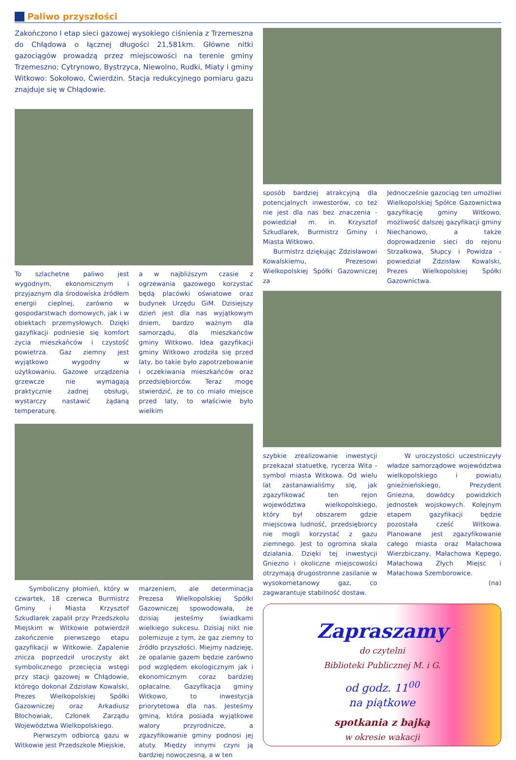Paliwo przyszłości
Zakończono I etap sieci gazowej wysokiego ciśnienia z Trzemeszna do Chłądowa o łącznej długości 21,581km. Główne nitki gazociągów prowadzą przez miejscowości na terenie gminy Trzemeszno: Cytrynowo, Bystrzyca, Niewolno, Rudki, Miaty i gminy Witkowo: Sokołowo, Ćwierdzin. Stacja redukcyjnego pomiaru gazu znajduje się w Chłądowie.
To szlachetne paliwo jest wygodnym, ekonomicznym i przyjaznym dla środowiska źródłem energii cieplnej, zarówno w gospodarstwach domowych, jak i w obiektach przemysłowych. Dzięki gazyfikacji podniesie się komfort życia mieszkańców i czystość powietrza. Gaz ziemny jest wyjątkowo wygodny w użytkowaniu. Gazowe urządzenia grzewcze nie wymagają praktycznie żadnej obsługi, wystarczy nastawić żądaną temperaturę.
a w najbliższym czasie z ogrzewania gazowego korzystać będą placówki oświatowe oraz budynek Urzędu GiM. Dzisiejszy dzień jest dla nas wyjątkowym dniem, bardzo ważnym dla samorządu, dla mieszkańców gminy Witkowo. Idea gazyfikacji gminy Witkowo zrodziła się przed laty, bo takie było zapotrzebowanie i oczekiwania mieszkańców oraz przedsiębiorców. Teraz mogę stwierdzić, że to co miało miejsce przed laty, to właściwie było wielkim
Symboliczny płomień, który w czwartek, 18 czerwca Burmistrz Gminy i Miasta Krzysztof Szkudlarek zapalił przy Przedszkolu Miejskim w Witkowie potwierdził zakończenie pierwszego etapu gazyfikacji w Witkowie. Zapalenie znicza poprzedził uroczysty akt symbolicznego przecięcia wstęgi przy stacji gazowej w Chłądowie, którego dokonał Zdzisław Kowalski, Prezes Wielkopolskiej Spółki Gazowniczej oraz Arkadiusz Błochowiak, Członek Zarządu Województwa Wielkopolskiego.
Pierwszym odbiorcą gazu w Witkowie jest Przedszkole Miejskie,
marzeniem, ale determinacja Prezesa Wielkopolskiej Spółki Gazowniczej spowodowała, że dzisiaj jesteśmy świadkami wielkiego sukcesu. Dzisiaj nikt nie polemizuje z tym, że gaz ziemny to źródło przyszłości. Miejmy nadzieję, że opalanie gazem będzie zarówno pod względem ekologicznym jak i ekonomicznym coraz bardziej opłacalne. Gazyfikacja gminy Witkowo, to inwestycja priorytetowa dla nas. Jesteśmy gminą, która posiada wyjątkowe walory przyrodnicze, a zgazyfikowanie gminy podnosi jej atuty. Między innymi czyni ją bardziej nowoczesną, a w ten
sposób bardziej atrakcyjną dla potencjalnych inwestorów, co też nie jest dla nas bez znaczenia - powiedział m. in. Krzysztof Szkudlarek, Burmistrz Gminy i Miasta Witkowo.
Burmistrz dziękując Zdzisławowi Kowalskiemu, Prezesowi Wielkopolskiej Spółki Gazowniczej za
Jednocześnie gazociąg ten umożliwi Wielkopolskiej Spółce Gazownictwa gazyfikację gminy Witkowo, możliwość dalszej gazyfikacji gminy Niechanowo, a także doprowadzenie sieci do rejonu Strzałkowa, Słupcy i Powidza - powiedział Zdzisław Kowalski, Prezes Wielkopolskiej Spółki Gazownictwa.
szybkie zrealizowanie inwestycji przekazał statuetkę, rycerza Wita - symbol miasta Witkowa. Od wielu lat zastanawialiśmy się, jak zgazyfikować ten rejon województwa wielkopolskiego, który był obszarem gdzie miejscowa ludność, przedsiębiorcy nie mogli korzystać z gazu ziemnego. Jest to ogromna skala działania. Dzięki tej inwestycji Gniezno i okoliczne miejscowości otrzymają drugostronne zasilanie w wysokometanowy gaz, co zagwarantuje stabilność dostaw.
W uroczystości uczestniczyły władze samorządowe województwa wielkopolskiego i powiatu gnieźnieńskiego, Prezydent Gniezna, dowódcy powidzkich jednostek wojskowych. Kolejnym etapem gazyfikacji będzie pozostała cześć Witkowa. Planowane jest zgazyfikowanie całego miasta oraz Małachowa Wierzbiczany, Małachowa Kępego, Małachowa Złych Miejsc i Małachowa Szemborowice.
(na)
Zapraszamy
do czytelni
Biblioteki Publicznej M. i G.
od godz. 11<sup>00</sup>
na piątkowe
spotkania z bajką
w okresie wakacji